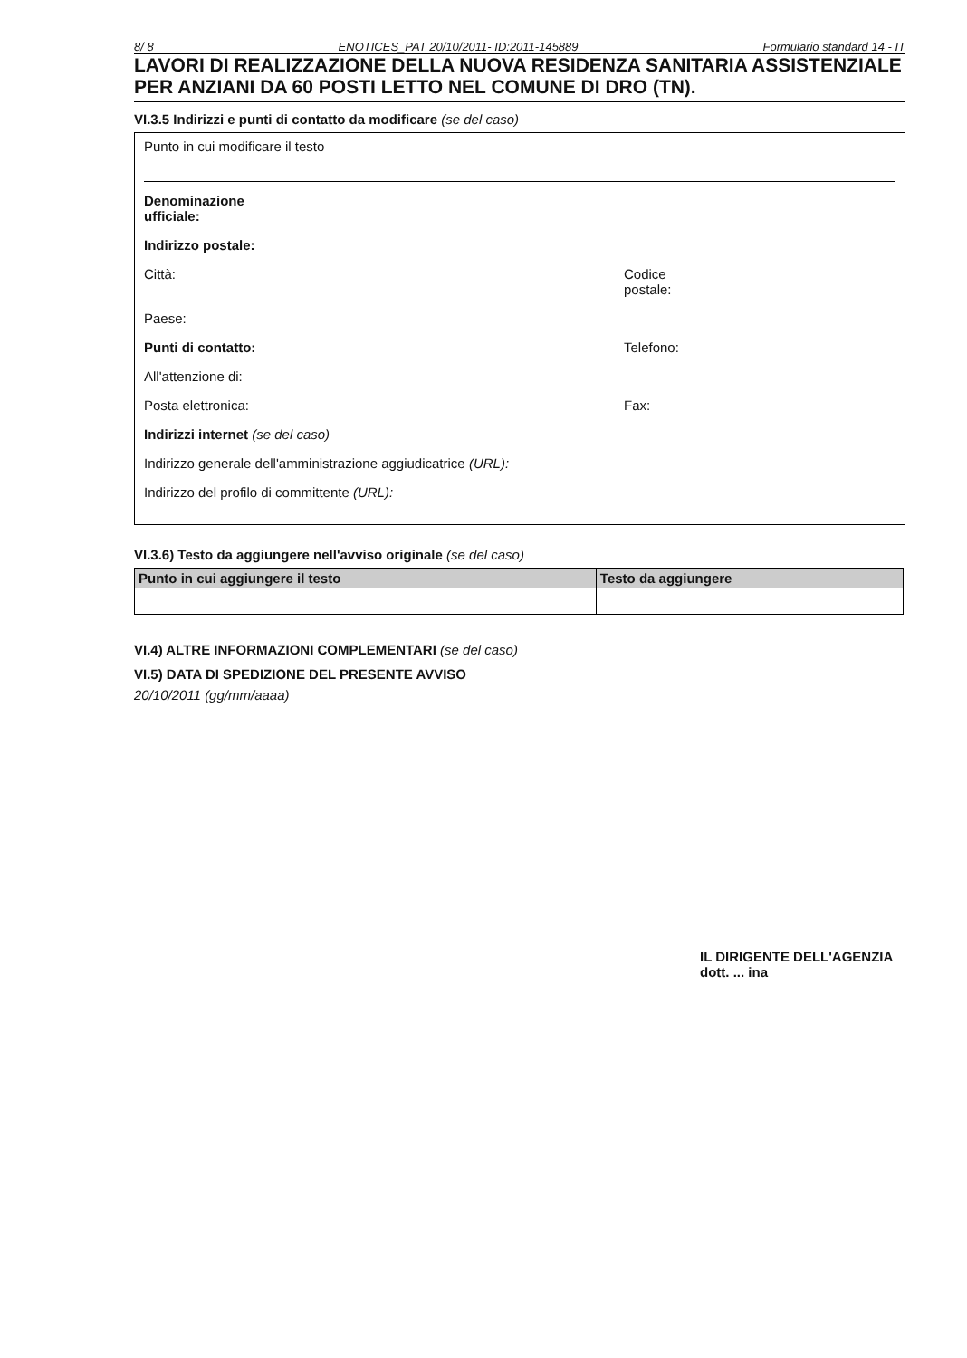8/ 8 ENOTICES_PAT 20/10/2011- ID:2011-145889 Formulario standard 14 - IT
LAVORI DI REALIZZAZIONE DELLA NUOVA RESIDENZA SANITARIA ASSISTENZIALE PER ANZIANI DA 60 POSTI LETTO NEL COMUNE DI DRO (TN).
VI.3.5 Indirizzi e punti di contatto da modificare (se del caso)
Punto in cui modificare il testo
Denominazione
ufficiale:
Indirizzo postale:
Città: Codice
postale:
Paese:
Punti di contatto: Telefono:
All'attenzione di:
Posta elettronica: Fax:
Indirizzi internet (se del caso)
Indirizzo generale dell'amministrazione aggiudicatrice (URL):
Indirizzo del profilo di committente (URL):
VI.3.6) Testo da aggiungere nell'avviso originale (se del caso)
| Punto in cui aggiungere il testo | Testo da aggiungere |
| --- | --- |
VI.4) ALTRE INFORMAZIONI COMPLEMENTARI (se del caso)
VI.5) DATA DI SPEDIZIONE DEL PRESENTE AVVISO
20/10/2011 (gg/mm/aaaa)
IL DIRIGENTE DELL'AGENZIA
dott. ... ina